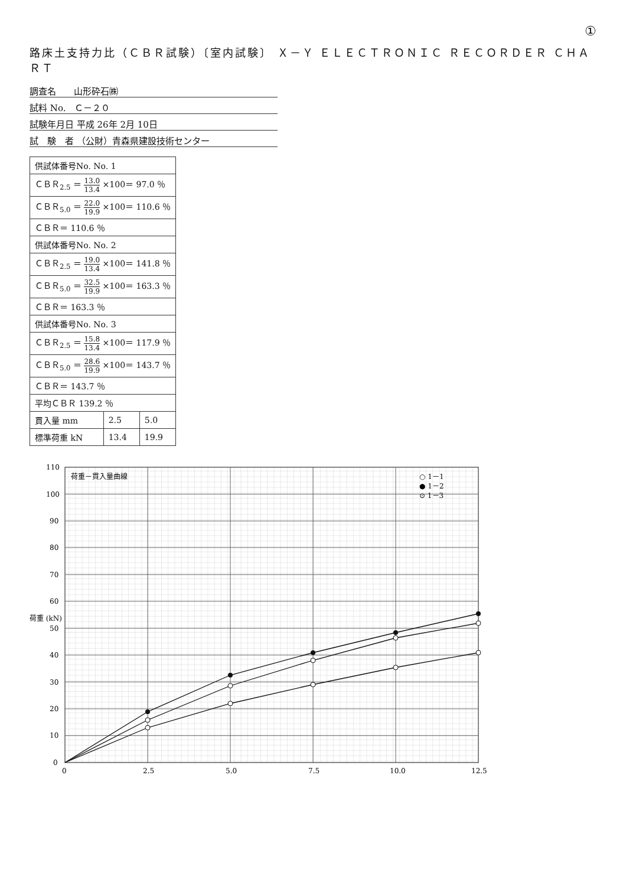①
路床土支持力比（ＣＢＲ試験）〔室内試験〕 Ｘ－Ｙ ＥＬＥＣＴＲＯＮＩＣ ＲＥＣＯＲＤＥＲ ＣＨＡＲＴ
調査名　　山形砕石㈱
試料 No.　Ｃ－２０
試験年月日 平成 26年 2月 10日
試　験　者 （公財）青森県建設技術センター
| 供試体番号No. No. 1 | | |
| ＣＢＲ<sub>2.5</sub> ＝ 13.0 13.4 ×100＝ 97.0 ％ | | |
| ＣＢＲ<sub>5.0</sub> ＝ 22.0 19.9 ×100＝ 110.6 ％ | | |
| ＣＢＲ＝ 110.6 ％ | | |
| 供試体番号No. No. 2 | | |
| ＣＢＲ<sub>2.5</sub> ＝ 19.0 13.4 ×100＝ 141.8 ％ | | |
| ＣＢＲ<sub>5.0</sub> ＝ 32.5 19.9 ×100＝ 163.3 ％ | | |
| ＣＢＲ＝ 163.3 ％ | | |
| 供試体番号No. No. 3 | | |
| ＣＢＲ<sub>2.5</sub> ＝ 15.8 13.4 ×100＝ 117.9 ％ | | |
| ＣＢＲ<sub>5.0</sub> ＝ 28.6 19.9 ×100＝ 143.7 ％ | | |
| ＣＢＲ＝ 143.7 ％ | | |
| 平均ＣＢＲ 139.2 ％ | | |
| 貫入量 mm | 2.5 | 5.0 |
| 標準荷重 kN | 13.4 | 19.9 |
荷重－貫入量曲線
○ 1－1
● 1－2
⊙ 1－3
0
2.5
5.0
7.5
10.0
12.5
0
10
20
30
40
50
60
70
80
90
100
110
荷重 (kN)